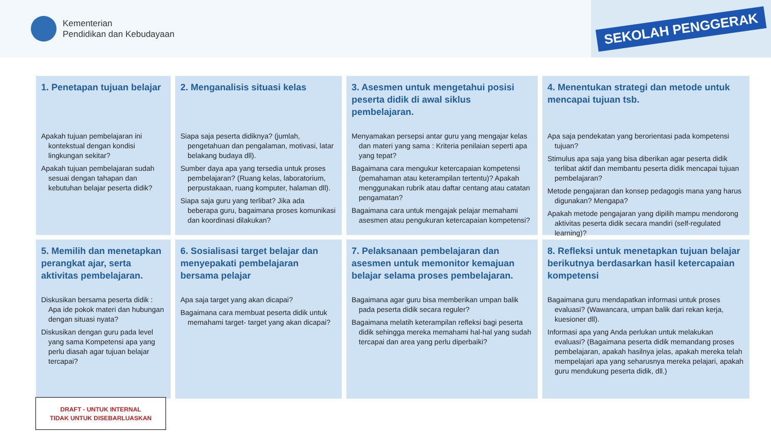Kementerian
Pendidikan dan Kebudayaan
SEKOLAH PENGGERAK
1. Penetapan tujuan belajar
Apakah tujuan pembelajaran ini kontekstual dengan kondisi lingkungan sekitar?
Apakah tujuan pembelajaran sudah sesuai dengan tahapan dan kebutuhan belajar peserta didik?
2. Menganalisis situasi kelas
Siapa saja peserta didiknya? (jumlah, pengetahuan dan pengalaman, motivasi, latar belakang budaya dll).
Sumber daya apa yang tersedia untuk proses pembelajaran? (Ruang kelas, laboratorium, perpustakaan, ruang komputer, halaman dll).
Siapa saja guru yang terlibat? Jika ada beberapa guru, bagaimana proses komunikasi dan koordinasi dilakukan?
3. Asesmen untuk mengetahui posisi peserta didik di awal siklus pembelajaran.
Menyamakan persepsi antar guru yang mengajar kelas dan materi yang sama : Kriteria penilaian seperti apa yang tepat?
Bagaimana cara mengukur ketercapaian kompetensi (pemahaman atau keterampilan tertentu)? Apakah menggunakan rubrik atau daftar centang atau catatan pengamatan?
Bagaimana cara untuk mengajak pelajar memahami asesmen atau pengukuran ketercapaian kompetensi?
4. Menentukan strategi dan metode untuk mencapai tujuan tsb.
Apa saja pendekatan yang berorientasi pada kompetensi tujuan?
Stimulus apa saja yang bisa diberikan agar peserta didik terlibat aktif dan membantu peserta didik mencapai tujuan pembelajaran?
Metode pengajaran dan konsep pedagogis mana yang harus digunakan? Mengapa?
Apakah metode pengajaran yang dipilih mampu mendorong aktivitas peserta didik secara mandiri (self-regulated learning)?
5. Memilih dan menetapkan perangkat ajar, serta aktivitas pembelajaran.
Diskusikan bersama peserta didik : Apa ide pokok materi dan hubungan dengan situasi nyata?
Diskusikan dengan guru pada level yang sama Kompetensi apa yang perlu diasah agar tujuan belajar tercapai?
6. Sosialisasi target belajar dan menyepakati pembelajaran bersama pelajar
Apa saja target yang akan dicapai?
Bagaimana cara membuat peserta didik untuk memahami target- target yang akan dicapai?
7. Pelaksanaan pembelajaran dan asesmen untuk memonitor kemajuan belajar selama proses pembelajaran.
Bagaimana agar guru bisa memberikan umpan balik pada peserta didik secara reguler?
Bagaimana melatih keterampilan refleksi bagi peserta didik sehingga mereka memahami hal-hal yang sudah tercapai dan area yang perlu diperbaiki?
8. Refleksi untuk menetapkan tujuan belajar berikutnya berdasarkan hasil ketercapaian kompetensi
Bagaimana guru mendapatkan informasi untuk proses evaluasi? (Wawancara, umpan balik dari rekan kerja, kuesioner dll).
Informasi apa yang Anda perlukan untuk melakukan evaluasi? (Bagaimana peserta didik memandang proses pembelajaran, apakah hasilnya jelas, apakah mereka telah mempelajari apa yang seharusnya mereka pelajari, apakah guru mendukung peserta didik, dll.)
DRAFT - UNTUK INTERNAL
TIDAK UNTUK DISEBARLUASKAN